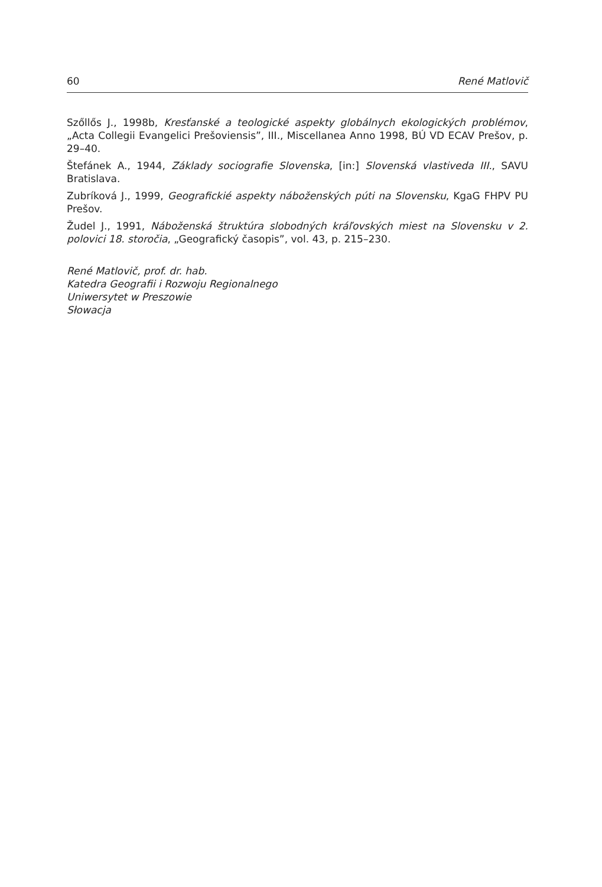60 René Matlovič
Szőllős J., 1998b, Kresťanské a teologické aspekty globálnych ekologických problémov, „Acta Collegii Evangelici Prešoviensis”, III., Miscellanea Anno 1998, BÚ VD ECAV Prešov, p. 29–40.
Štefánek A., 1944, Základy sociografie Slovenska, [in:] Slovenská vlastiveda III., SAVU Bratislava.
Zubríková J., 1999, Geografickié aspekty náboženských púti na Slovensku, KgaG FHPV PU Prešov.
Žudel J., 1991, Náboženská štruktúra slobodných kráľovských miest na Slovensku v 2. polovici 18. storočia, „Geografický časopis”, vol. 43, p. 215–230.
René Matlovič, prof. dr. hab.
Katedra Geografii i Rozwoju Regionalnego
Uniwersytet w Preszowie
Słowacja